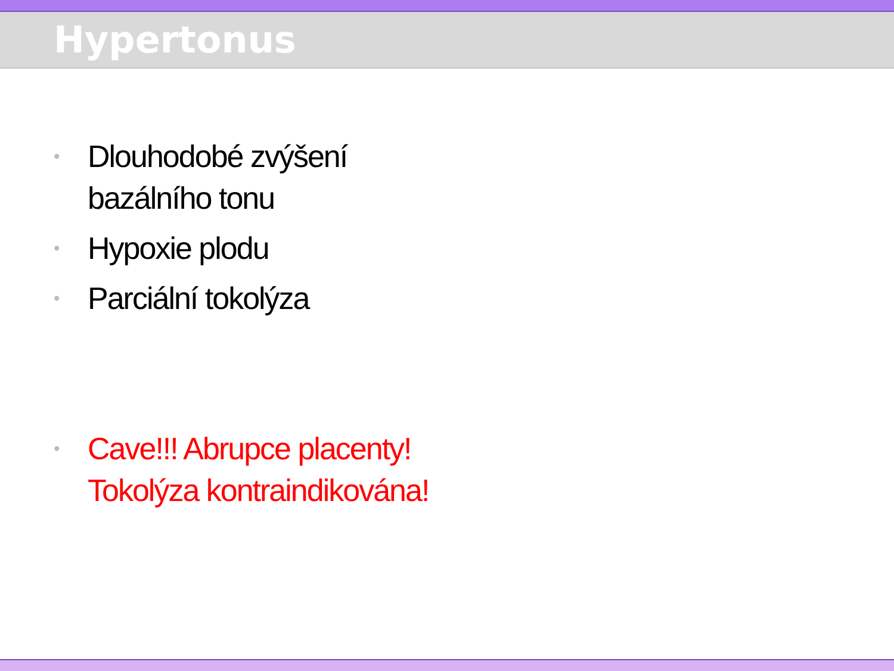Hypertonus
• Dlouhodobé zvýšení
bazálního tonu
• Hypoxie plodu
• Parciální tokolýza
• Cave!!! Abrupce placenty!
Tokolýza kontraindikována!